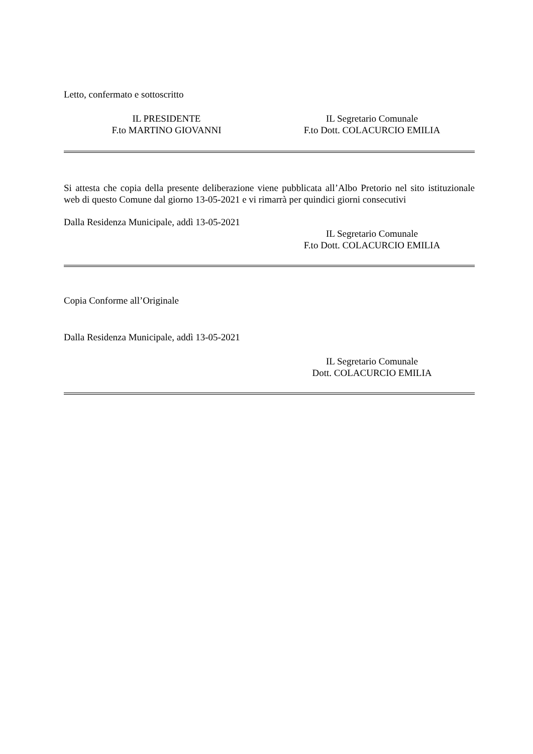Letto, confermato e sottoscritto
IL PRESIDENTE
F.to MARTINO GIOVANNI
IL Segretario Comunale
F.to Dott. COLACURCIO EMILIA
Si attesta che copia della presente deliberazione viene pubblicata all’Albo Pretorio nel sito istituzionale web di questo Comune dal giorno 13-05-2021 e vi rimarrà per quindici giorni consecutivi
Dalla Residenza Municipale, addì 13-05-2021
IL Segretario Comunale
F.to Dott. COLACURCIO EMILIA
Copia Conforme all’Originale
Dalla Residenza Municipale, addì 13-05-2021
IL Segretario Comunale
Dott. COLACURCIO EMILIA